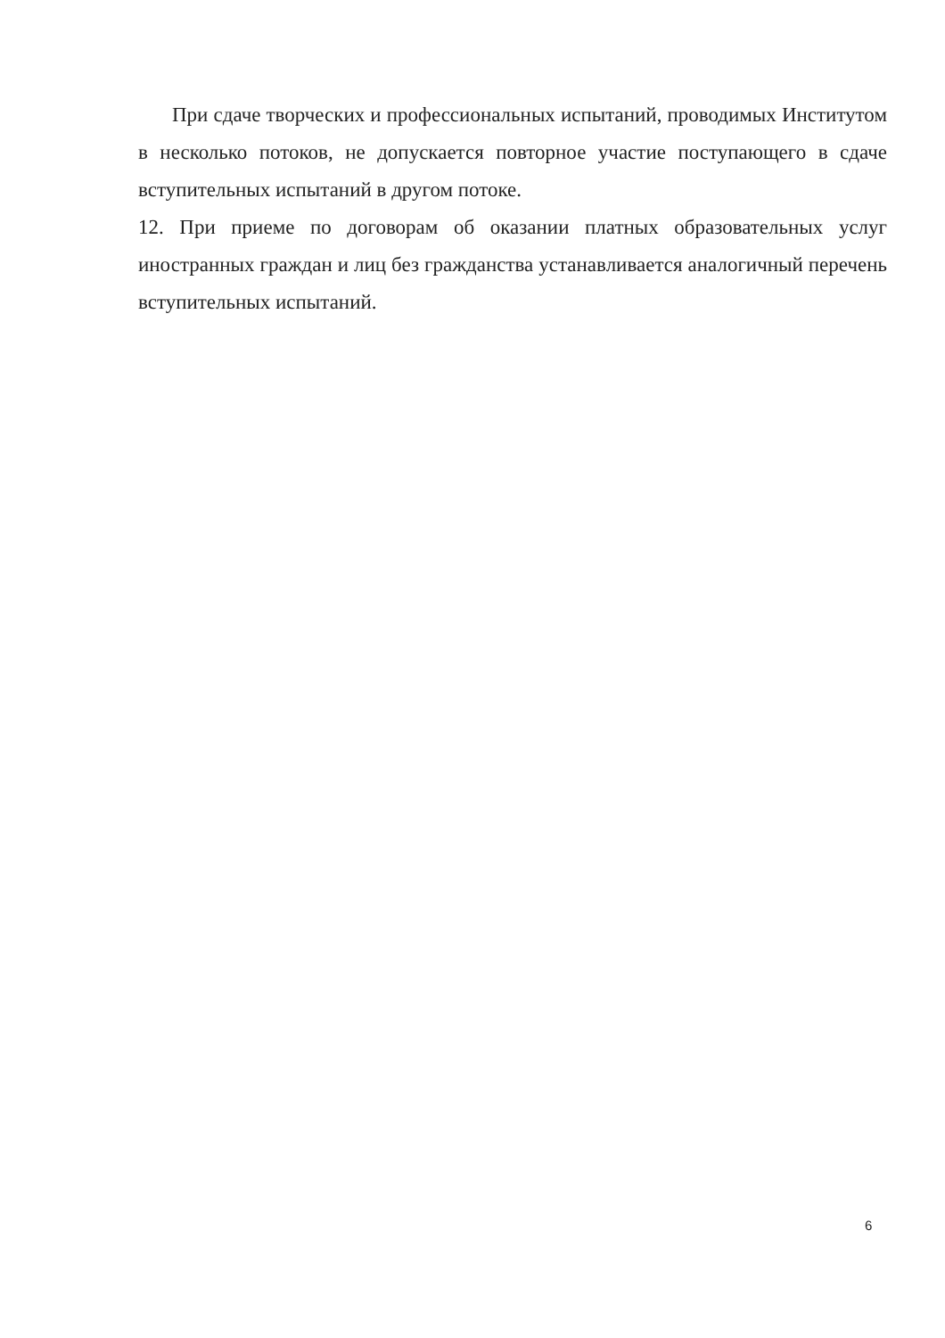При сдаче творческих и профессиональных испытаний, проводимых Институтом в несколько потоков, не допускается повторное участие поступающего в сдаче вступительных испытаний в другом потоке.
12. При приеме по договорам об оказании платных образовательных услуг иностранных граждан и лиц без гражданства устанавливается аналогичный перечень вступительных испытаний.
6